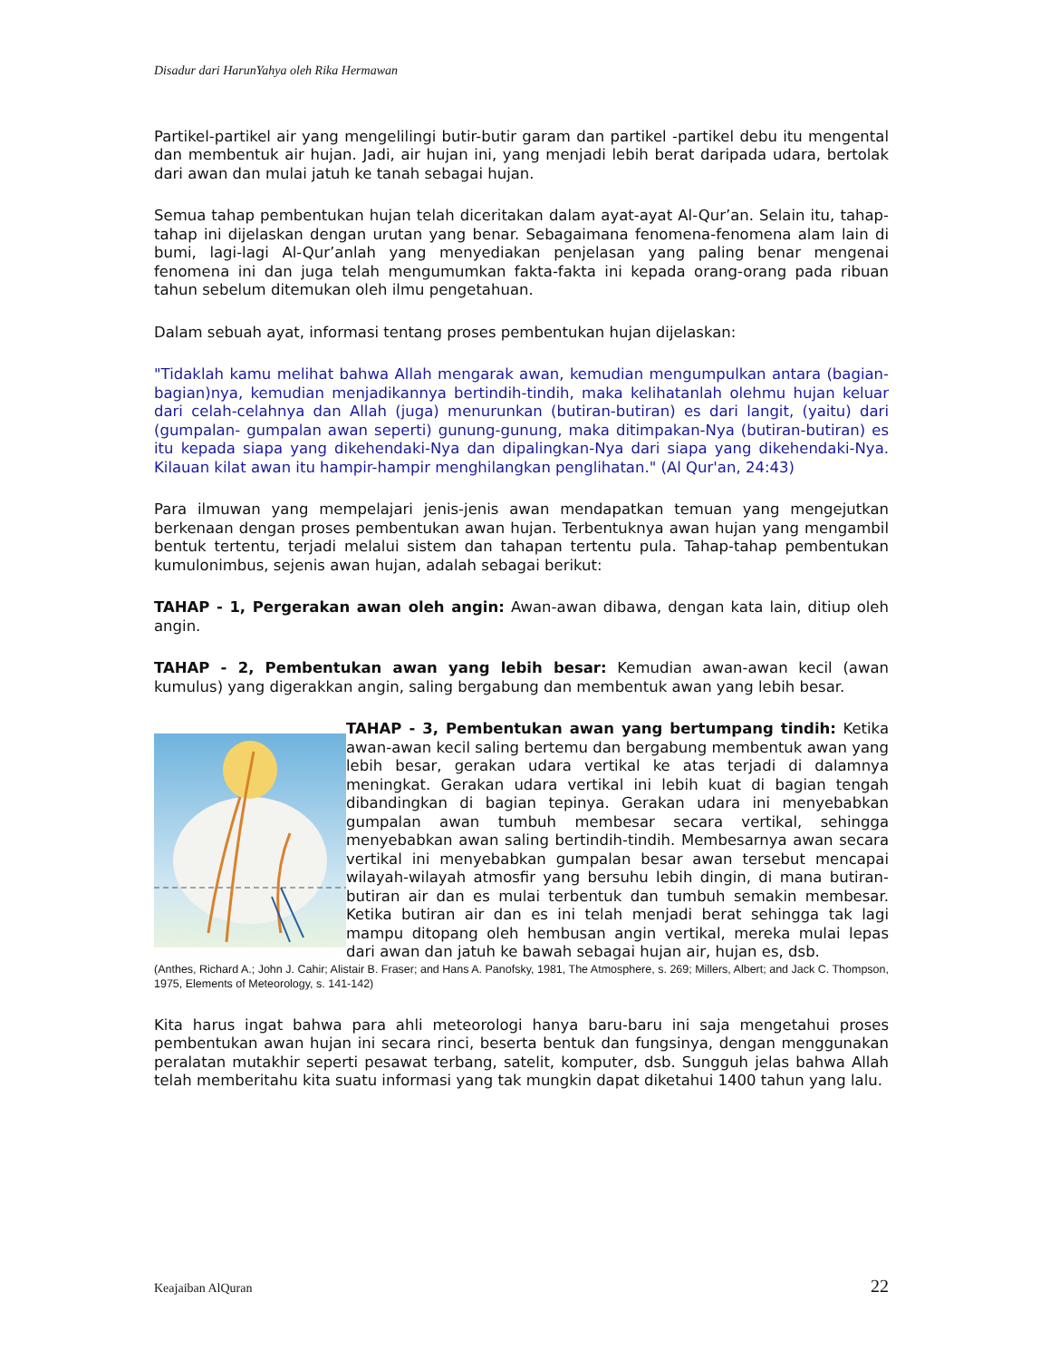Disadur dari HarunYahya oleh Rika Hermawan
Partikel-partikel air yang mengelilingi butir-butir garam dan partikel -partikel debu itu mengental dan membentuk air hujan. Jadi, air hujan ini, yang menjadi lebih berat daripada udara, bertolak dari awan dan mulai jatuh ke tanah sebagai hujan.
Semua tahap pembentukan hujan telah diceritakan dalam ayat-ayat Al-Qur’an. Selain itu, tahap-tahap ini dijelaskan dengan urutan yang benar. Sebagaimana fenomena-fenomena alam lain di bumi, lagi-lagi Al-Qur’anlah yang menyediakan penjelasan yang paling benar mengenai fenomena ini dan juga telah mengumumkan fakta-fakta ini kepada orang-orang pada ribuan tahun sebelum ditemukan oleh ilmu pengetahuan.
Dalam sebuah ayat, informasi tentang proses pembentukan hujan dijelaskan:
"Tidaklah kamu melihat bahwa Allah mengarak awan, kemudian mengumpulkan antara (bagian-bagian)nya, kemudian menjadikannya bertindih-tindih, maka kelihatanlah olehmu hujan keluar dari celah-celahnya dan Allah (juga) menurunkan (butiran-butiran) es dari langit, (yaitu) dari (gumpalan- gumpalan awan seperti) gunung-gunung, maka ditimpakan-Nya (butiran-butiran) es itu kepada siapa yang dikehendaki-Nya dan dipalingkan-Nya dari siapa yang dikehendaki-Nya. Kilauan kilat awan itu hampir-hampir menghilangkan penglihatan." (Al Qur'an, 24:43)
Para ilmuwan yang mempelajari jenis-jenis awan mendapatkan temuan yang mengejutkan berkenaan dengan proses pembentukan awan hujan. Terbentuknya awan hujan yang mengambil bentuk tertentu, terjadi melalui sistem dan tahapan tertentu pula. Tahap-tahap pembentukan kumulonimbus, sejenis awan hujan, adalah sebagai berikut:
TAHAP - 1, Pergerakan awan oleh angin: Awan-awan dibawa, dengan kata lain, ditiup oleh angin.
TAHAP - 2, Pembentukan awan yang lebih besar: Kemudian awan-awan kecil (awan kumulus) yang digerakkan angin, saling bergabung dan membentuk awan yang lebih besar.
TAHAP - 3, Pembentukan awan yang bertumpang tindih: Ketika awan-awan kecil saling bertemu dan bergabung membentuk awan yang lebih besar, gerakan udara vertikal ke atas terjadi di dalamnya meningkat. Gerakan udara vertikal ini lebih kuat di bagian tengah dibandingkan di bagian tepinya. Gerakan udara ini menyebabkan gumpalan awan tumbuh membesar secara vertikal, sehingga menyebabkan awan saling bertindih-tindih. Membesarnya awan secara vertikal ini menyebabkan gumpalan besar awan tersebut mencapai wilayah-wilayah atmosfir yang bersuhu lebih dingin, di mana butiran-butiran air dan es mulai terbentuk dan tumbuh semakin membesar. Ketika butiran air dan es ini telah menjadi berat sehingga tak lagi mampu ditopang oleh hembusan angin vertikal, mereka mulai lepas dari awan dan jatuh ke bawah sebagai hujan air, hujan es, dsb.
(Anthes, Richard A.; John J. Cahir; Alistair B. Fraser; and Hans A. Panofsky, 1981, The Atmosphere, s. 269; Millers, Albert; and Jack C. Thompson, 1975, Elements of Meteorology, s. 141-142)
Kita harus ingat bahwa para ahli meteorologi hanya baru-baru ini saja mengetahui proses pembentukan awan hujan ini secara rinci, beserta bentuk dan fungsinya, dengan menggunakan peralatan mutakhir seperti pesawat terbang, satelit, komputer, dsb. Sungguh jelas bahwa Allah telah memberitahu kita suatu informasi yang tak mungkin dapat diketahui 1400 tahun yang lalu.
Keajaiban AlQuran 22